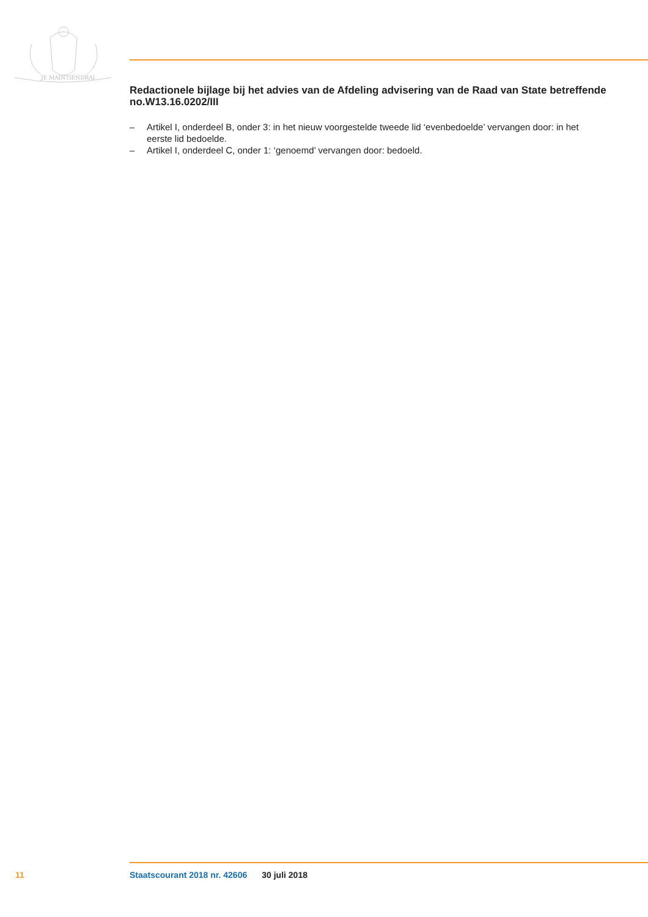JE MAINTIENDRAI
Redactionele bijlage bij het advies van de Afdeling advisering van de Raad van State betreffende no.W13.16.0202/III
– Artikel I, onderdeel B, onder 3: in het nieuw voorgestelde tweede lid ‘evenbedoelde’ vervangen door: in het eerste lid bedoelde.
– Artikel I, onderdeel C, onder 1: ‘genoemd’ vervangen door: bedoeld.
11 Staatscourant 2018 nr. 42606 30 juli 2018